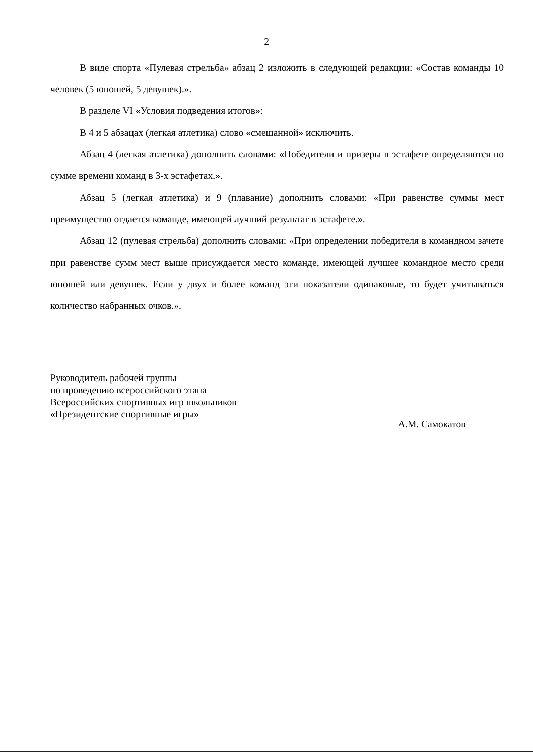2
В виде спорта «Пулевая стрельба» абзац 2 изложить в следующей редакции: «Состав команды 10 человек (5 юношей, 5 девушек).».
В разделе VI «Условия подведения итогов»:
В 4 и 5 абзацах (легкая атлетика) слово «смешанной» исключить.
Абзац 4 (легкая атлетика) дополнить словами: «Победители и призеры в эстафете определяются по сумме времени команд в 3-х эстафетах.».
Абзац 5 (легкая атлетика) и 9 (плавание) дополнить словами: «При равенстве суммы мест преимущество отдается команде, имеющей лучший результат в эстафете.».
Абзац 12 (пулевая стрельба) дополнить словами: «При определении победителя в командном зачете при равенстве сумм мест выше присуждается место команде, имеющей лучшее командное место среди юношей или девушек. Если у двух и более команд эти показатели одинаковые, то будет учитываться количество набранных очков.».
Руководитель рабочей группы
по проведению всероссийского этапа
Всероссийских спортивных игр школьников «Президентские спортивные игры»
А.М. Самокатов